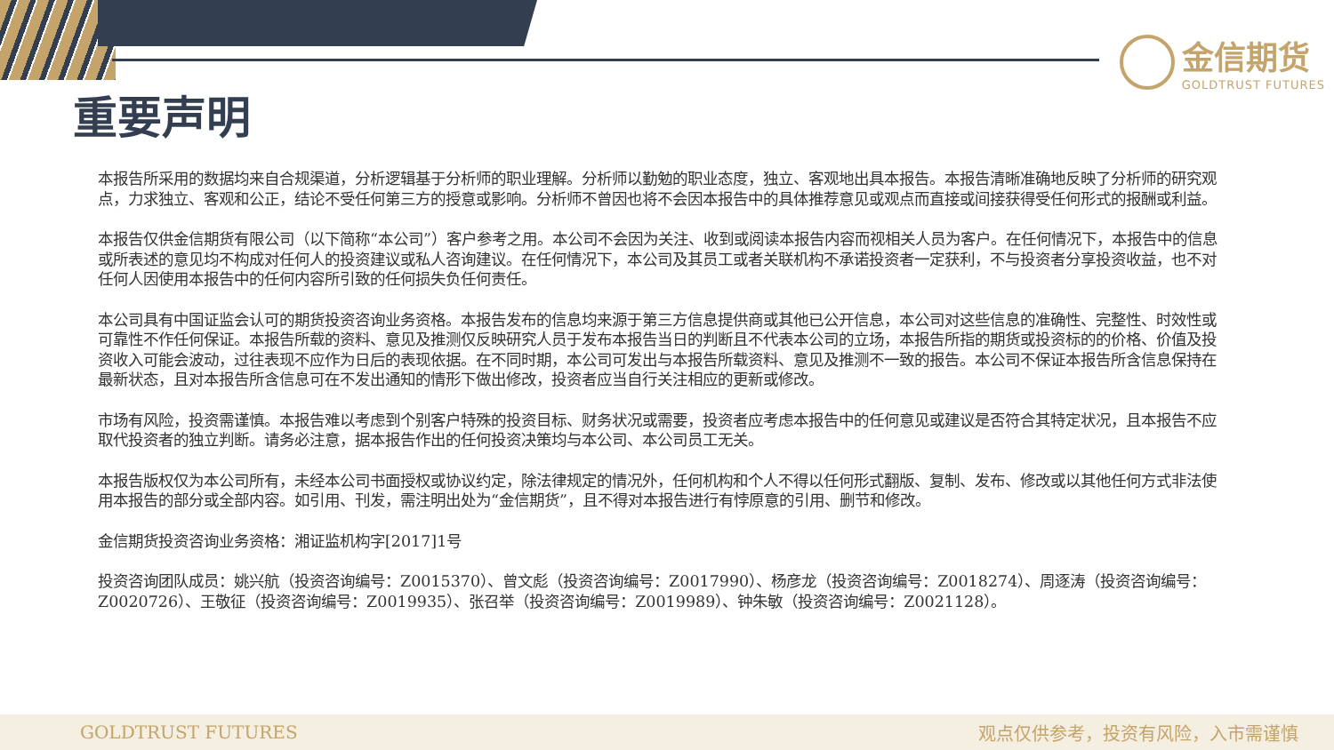金信期货
GOLDTRUST FUTURES
重要声明
本报告所采用的数据均来自合规渠道，分析逻辑基于分析师的职业理解。分析师以勤勉的职业态度，独立、客观地出具本报告。本报告清晰准确地反映了分析师的研究观点，力求独立、客观和公正，结论不受任何第三方的授意或影响。分析师不曾因也将不会因本报告中的具体推荐意见或观点而直接或间接获得受任何形式的报酬或利益。
本报告仅供金信期货有限公司（以下简称“本公司”）客户参考之用。本公司不会因为关注、收到或阅读本报告内容而视相关人员为客户。在任何情况下，本报告中的信息或所表述的意见均不构成对任何人的投资建议或私人咨询建议。在任何情况下，本公司及其员工或者关联机构不承诺投资者一定获利，不与投资者分享投资收益，也不对任何人因使用本报告中的任何内容所引致的任何损失负任何责任。
本公司具有中国证监会认可的期货投资咨询业务资格。本报告发布的信息均来源于第三方信息提供商或其他已公开信息，本公司对这些信息的准确性、完整性、时效性或可靠性不作任何保证。本报告所载的资料、意见及推测仅反映研究人员于发布本报告当日的判断且不代表本公司的立场，本报告所指的期货或投资标的的价格、价值及投资收入可能会波动，过往表现不应作为日后的表现依据。在不同时期，本公司可发出与本报告所载资料、意见及推测不一致的报告。本公司不保证本报告所含信息保持在最新状态，且对本报告所含信息可在不发出通知的情形下做出修改，投资者应当自行关注相应的更新或修改。
市场有风险，投资需谨慎。本报告难以考虑到个别客户特殊的投资目标、财务状况或需要，投资者应考虑本报告中的任何意见或建议是否符合其特定状况，且本报告不应取代投资者的独立判断。请务必注意，据本报告作出的任何投资决策均与本公司、本公司员工无关。
本报告版权仅为本公司所有，未经本公司书面授权或协议约定，除法律规定的情况外，任何机构和个人不得以任何形式翻版、复制、发布、修改或以其他任何方式非法使用本报告的部分或全部内容。如引用、刊发，需注明出处为“金信期货”，且不得对本报告进行有悖原意的引用、删节和修改。
金信期货投资咨询业务资格：湘证监机构字[2017]1号
投资咨询团队成员：姚兴航（投资咨询编号：Z0015370）、曾文彪（投资咨询编号：Z0017990）、杨彦龙（投资咨询编号：Z0018274）、周逐涛（投资咨询编号：Z0020726）、王敬征（投资咨询编号：Z0019935）、张召举（投资咨询编号：Z0019989）、钟朱敏（投资咨询编号：Z0021128）。
GOLDTRUST FUTURES 观点仅供参考，投资有风险，入市需谨慎